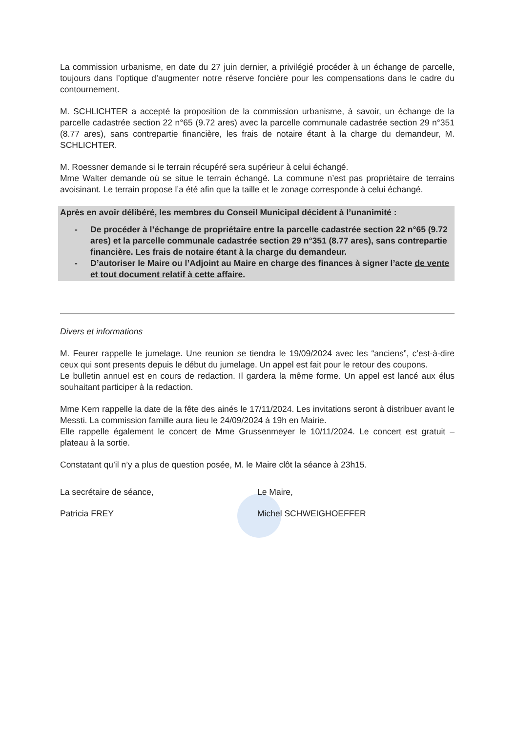La commission urbanisme, en date du 27 juin dernier, a privilégié procéder à un échange de parcelle, toujours dans l’optique d’augmenter notre réserve foncière pour les compensations dans le cadre du contournement.
M. SCHLICHTER a accepté la proposition de la commission urbanisme, à savoir, un échange de la parcelle cadastrée section 22 n°65 (9.72 ares) avec la parcelle communale cadastrée section 29 n°351 (8.77 ares), sans contrepartie financière, les frais de notaire étant à la charge du demandeur, M. SCHLICHTER.
M. Roessner demande si le terrain récupéré sera supérieur à celui échangé.
Mme Walter demande où se situe le terrain échangé. La commune n’est pas propriétaire de terrains avoisinant. Le terrain propose l’a été afin que la taille et le zonage corresponde à celui échangé.
Après en avoir délibéré, les membres du Conseil Municipal décident à l’unanimité :
- De procéder à l’échange de propriétaire entre la parcelle cadastrée section 22 n°65 (9.72 ares) et la parcelle communale cadastrée section 29 n°351 (8.77 ares), sans contrepartie financière. Les frais de notaire étant à la charge du demandeur.
- D’autoriser le Maire ou l’Adjoint au Maire en charge des finances à signer l’acte de vente et tout document relatif à cette affaire.
Divers et informations
M. Feurer rappelle le jumelage. Une reunion se tiendra le 19/09/2024 avec les “anciens”, c’est-à-dire ceux qui sont presents depuis le début du jumelage. Un appel est fait pour le retour des coupons.
Le bulletin annuel est en cours de redaction. Il gardera la même forme. Un appel est lancé aux élus souhaitant participer à la redaction.
Mme Kern rappelle la date de la fête des ainés le 17/11/2024. Les invitations seront à distribuer avant le Messti. La commission famille aura lieu le 24/09/2024 à 19h en Mairie.
Elle rappelle également le concert de Mme Grussenmeyer le 10/11/2024. Le concert est gratuit – plateau à la sortie.
Constatant qu’il n’y a plus de question posée, M. le Maire clôt la séance à 23h15.
La secrétaire de séance,
Patricia FREY
Le Maire,
Michel SCHWEIGHOEFFER